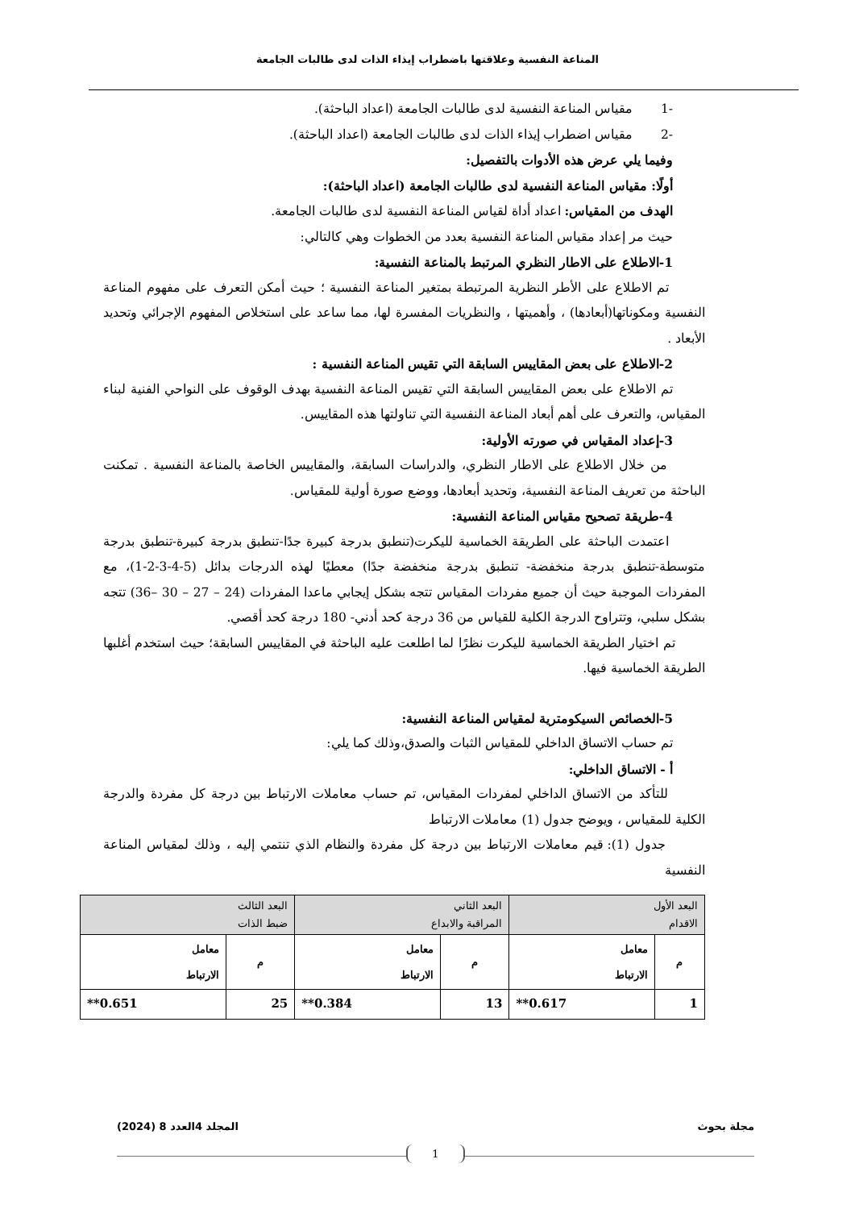المناعة النفسية وعلاقتها باضطراب إيذاء الذات لدى طالبات الجامعة
-1 مقياس المناعة النفسية لدى طالبات الجامعة (اعداد الباحثة).
-2 مقياس اضطراب إيذاء الذات لدى طالبات الجامعة (اعداد الباحثة).
وفيما يلي عرض هذه الأدوات بالتفصيل:
أولًا: مقياس المناعة النفسية لدى طالبات الجامعة (اعداد الباحثة):
الهدف من المقياس: اعداد أداة لقياس المناعة النفسية لدى طالبات الجامعة.
حيث مر إعداد مقياس المناعة النفسية بعدد من الخطوات وهي كالتالي:
1-الاطلاع على الاطار النظري المرتبط بالمناعة النفسية:
تم الاطلاع على الأطر النظرية المرتبطة بمتغير المناعة النفسية ؛ حيث أمكن التعرف على مفهوم المناعة النفسية ومكوناتها(أبعادها) ، وأهميتها ، والنظريات المفسرة لها، مما ساعد على استخلاص المفهوم الإجرائي وتحديد الأبعاد .
2-الاطلاع على بعض المقاييس السابقة التي تقيس المناعة النفسية :
تم الاطلاع على بعض المقاييس السابقة التي تقيس المناعة النفسية بهدف الوقوف على النواحي الفنية لبناء المقياس، والتعرف على أهم أبعاد المناعة النفسية التي تناولتها هذه المقاييس.
3-إعداد المقياس في صورته الأولية:
من خلال الاطلاع على الاطار النظري، والدراسات السابقة، والمقاييس الخاصة بالمناعة النفسية . تمكنت الباحثة من تعريف المناعة النفسية، وتحديد أبعادها، ووضع صورة أولية للمقياس.
4-طريقة تصحيح مقياس المناعة النفسية:
اعتمدت الباحثة على الطريقة الخماسية لليكرت(تنطبق بدرجة كبيرة جدًا-تنطبق بدرجة كبيرة-تنطبق بدرجة متوسطة-تنطبق بدرجة منخفضة- تنطبق بدرجة منخفضة جدًا) معطيًا لهذه الدرجات بدائل (5-4-3-2-1)، مع المفردات الموجبة حيث أن جميع مفردات المقياس تتجه بشكل إيجابي ماعدا المفردات (24 – 27 – 30 –36) تتجه بشكل سلبي، وتتراوح الدرجة الكلية للقياس من 36 درجة كحد أدني- 180 درجة كحد أقصي.
تم اختيار الطريقة الخماسية لليكرت نظرًا لما اطلعت عليه الباحثة في المقاييس السابقة؛ حيث استخدم أغلبها الطريقة الخماسية فيها.
5-الخصائص السيكومترية لمقياس المناعة النفسية:
تم حساب الاتساق الداخلي للمقياس الثبات والصدق،وذلك كما يلي:
أ - الاتساق الداخلي:
للتأكد من الاتساق الداخلي لمفردات المقياس، تم حساب معاملات الارتباط بين درجة كل مفردة والدرجة الكلية للمقياس ، ويوضح جدول (1) معاملات الارتباط
جدول (1): قيم معاملات الارتباط بين درجة كل مفردة والنظام الذي تنتمي إليه ، وذلك لمقياس المناعة النفسية
| البعد الأول الاقدام | | البعد الثاني المراقبة والابداع | | البعد الثالث ضبط الذات | |
| --- | --- | --- | --- | --- | --- |
| م | معامل الارتباط | م | معامل الارتباط | م | معامل الارتباط |
| 1 | 0.617** | 13 | 0.384** | 25 | 0.651** |
مجلة بحوث المجلد 4العدد 8 (2024)
1